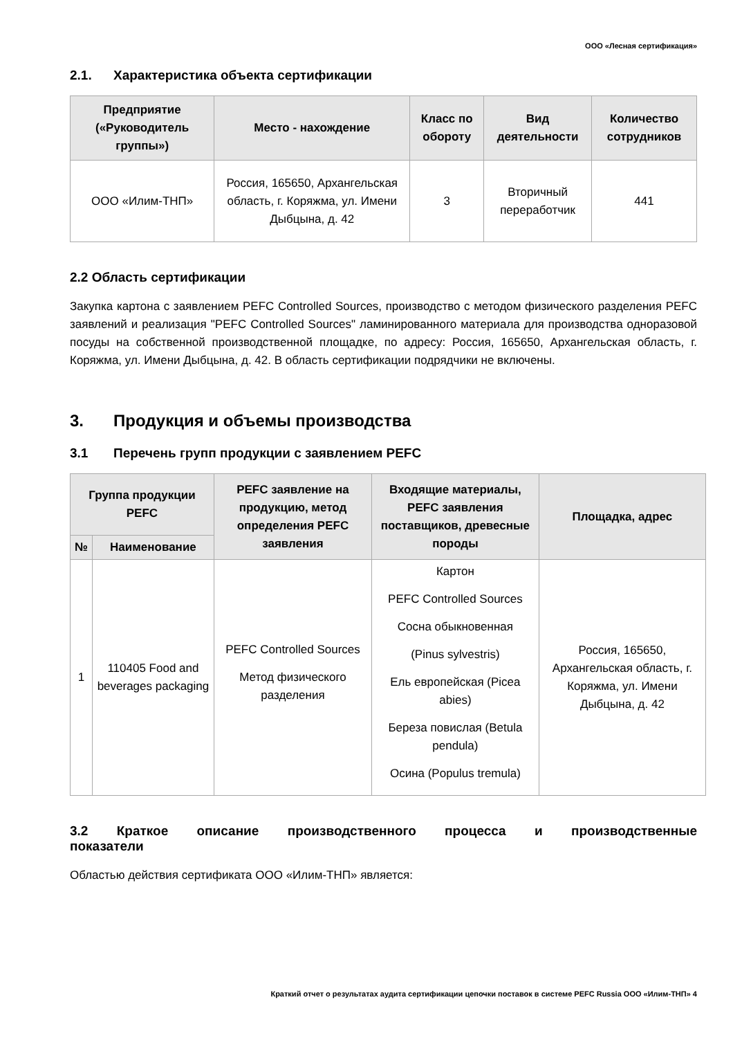ООО «Лесная сертификация»
2.1. Характеристика объекта сертификации
| Предприятие («Руководитель группы») | Место - нахождение | Класс по обороту | Вид деятельности | Количество сотрудников |
| --- | --- | --- | --- | --- |
| ООО «Илим-ТНП» | Россия, 165650, Архангельская область, г. Коряжма, ул. Имени Дыбцына, д. 42 | 3 | Вторичный переработчик | 441 |
2.2 Область сертификации
Закупка картона с заявлением PEFC Controlled Sources, производство с методом физического разделения PEFC заявлений и реализация "PEFC Controlled Sources" ламинированного материала для производства одноразовой посуды на собственной производственной площадке, по адресу: Россия, 165650, Архангельская область, г. Коряжма, ул. Имени Дыбцына, д. 42. В область сертификации подрядчики не включены.
3. Продукция и объемы производства
3.1 Перечень групп продукции с заявлением PEFC
| Группа продукции PEFC | | PEFC заявление на продукцию, метод определения PEFC заявления | Входящие материалы, PEFC заявления поставщиков, древесные породы | Площадка, адрес |
| --- | --- | --- | --- | --- |
| № | Наименование | | | |
| 1 | 110405 Food and beverages packaging | PEFC Controlled Sources Метод физического разделения | Картон PEFC Controlled Sources Сосна обыкновенная (Pinus sylvestris) Ель европейская (Picea abies) Береза повислая (Betula pendula) Осина (Populus tremula) | Россия, 165650, Архангельская область, г. Коряжма, ул. Имени Дыбцына, д. 42 |
3.2 Краткое описание производственного процесса и производственные показатели
Областью действия сертификата ООО «Илим-ТНП» является:
Краткий отчет о результатах аудита сертификации цепочки поставок в системе PEFC Russia ООО «Илим-ТНП» 4